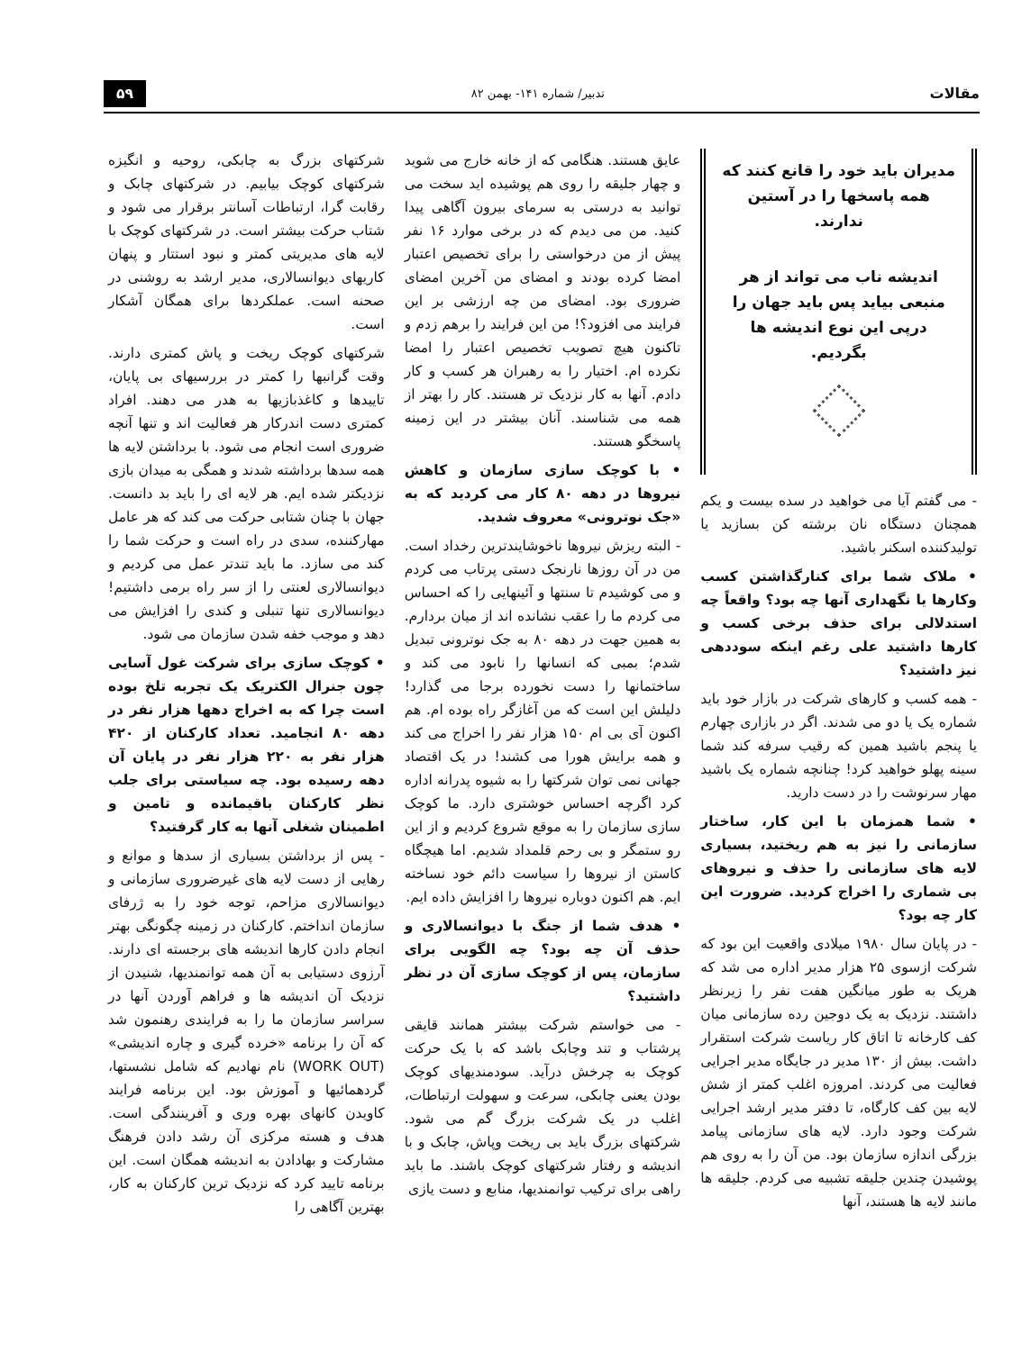مقالات تدبیر/ شماره ۱۴۱- بهمن ۸۲ ۵۹
مدیران باید خود را قانع کنند که همه پاسخها را در آستین ندارند.
اندیشه ناب می تواند از هر منبعی بیاید پس باید جهان را درپی این نوع اندیشه ها بگردیم.
- می گفتم آیا می خواهید در سده بیست و یکم همچنان دستگاه نان برشته کن بسازید یا تولیدکننده اسکنر باشید.
• ملاک شما برای کنارگذاشتن کسب وکارها یا نگهداری آنها چه بود؟ واقعاً چه استدلالی برای حذف برخی کسب و کارها داشتید علی رغم اینکه سوددهی نیز داشتید؟
- همه کسب و کارهای شرکت در بازار خود باید شماره یک یا دو می شدند. اگر در بازاری چهارم یا پنجم باشید همین که رقیب سرفه کند شما سینه پهلو خواهید کرد! چنانچه شماره یک باشید مهار سرنوشت را در دست دارید.
• شما همزمان با این کار، ساختار سازمانی را نیز به هم ریختید، بسیاری لایه های سازمانی را حذف و نیروهای بی شماری را اخراج کردید. ضرورت این کار چه بود؟
- در پایان سال ۱۹۸۰ میلادی واقعیت این بود که شرکت ازسوی ۲۵ هزار مدیر اداره می شد که هریک به طور میانگین هفت نفر را زیرنظر داشتند. نزدیک به یک دوجین رده سازمانی میان کف کارخانه تا اتاق کار ریاست شرکت استقرار داشت. بیش از ۱۳۰ مدیر در جایگاه مدیر اجرایی فعالیت می کردند. امروزه اغلب کمتر از شش لایه بین کف کارگاه، تا دفتر مدیر ارشد اجرایی شرکت وجود دارد. لایه های سازمانی پیامد بزرگی اندازه سازمان بود. من آن را به روی هم پوشیدن چندین جلیقه تشبیه می کردم. جلیقه ها مانند لایه ها هستند، آنها
عایق هستند. هنگامی که از خانه خارج می شوید و چهار جلیقه را روی هم پوشیده اید سخت می توانید به درستی به سرمای بیرون آگاهی پیدا کنید. من می دیدم که در برخی موارد ۱۶ نفر پیش از من درخواستی را برای تخصیص اعتبار امضا کرده بودند و امضای من آخرین امضای ضروری بود. امضای من چه ارزشی بر این فرایند می افزود؟! من این فرایند را برهم زدم و تاکنون هیچ تصویب تخصیص اعتبار را امضا نکرده ام. اختیار را به رهبران هر کسب و کار دادم. آنها به کار نزدیک تر هستند. کار را بهتر از همه می شناسند. آنان بیشتر در این زمینه پاسخگو هستند.
• با کوچک سازی سازمان و کاهش نیروها در دهه ۸۰ کار می کردید که به «جک نوترونی» معروف شدید.
- البته ریزش نیروها ناخوشایندترین رخداد است. من در آن روزها نارنجک دستی پرتاب می کردم و می کوشیدم تا سنتها و آئینهایی را که احساس می کردم ما را عقب نشانده اند از میان بردارم. به همین جهت در دهه ۸۰ به جک نوترونی تبدیل شدم؛ بمبی که انسانها را نابود می کند و ساختمانها را دست نخورده برجا می گذارد! دلیلش این است که من آغازگر راه بوده ام. هم اکنون آی بی ام ۱۵۰ هزار نفر را اخراج می کند و همه برایش هورا می کشند! در یک اقتصاد جهانی نمی توان شرکتها را به شیوه پدرانه اداره کرد اگرچه احساس خوشتری دارد. ما کوچک سازی سازمان را به موقع شروع کردیم و از این رو ستمگر و بی رحم قلمداد شدیم. اما هیچگاه کاستن از نیروها را سیاست دائم خود نساخته ایم. هم اکنون دوباره نیروها را افزایش داده ایم.
• هدف شما از جنگ با دیوانسالاری و حذف آن چه بود؟ چه الگویی برای سازمان، پس از کوچک سازی آن در نظر داشتید؟
- می خواستم شرکت بیشتر همانند قایقی پرشتاب و تند وچابک باشد که با یک حرکت کوچک به چرخش درآید. سودمندیهای کوچک بودن یعنی چابکی، سرعت و سهولت ارتباطات، اغلب در یک شرکت بزرگ گم می شود. شرکتهای بزرگ باید بی ریخت وپاش، چابک و با اندیشه و رفتار شرکتهای کوچک باشند. ما باید راهی برای ترکیب توانمندیها، منابع و دست یازی
شرکتهای بزرگ به چابکی، روحیه و انگیزه شرکتهای کوچک بیابیم. در شرکتهای چابک و رقابت گرا، ارتباطات آسانتر برقرار می شود و شتاب حرکت بیشتر است. در شرکتهای کوچک با لایه های مدیریتی کمتر و نبود استتار و پنهان کاریهای دیوانسالاری، مدیر ارشد به روشنی در صحنه است. عملکردها برای همگان آشکار است.
شرکتهای کوچک ریخت و پاش کمتری دارند. وقت گرانبها را کمتر در بررسیهای بی پایان، تاییدها و کاغذبازیها به هدر می دهند. افراد کمتری دست اندرکار هر فعالیت اند و تنها آنچه ضروری است انجام می شود. با برداشتن لایه ها همه سدها برداشته شدند و همگی به میدان بازی نزدیکتر شده ایم. هر لایه ای را باید بد دانست. جهان با چنان شتابی حرکت می کند که هر عامل مهارکننده، سدی در راه است و حرکت شما را کند می سازد. ما باید تندتر عمل می کردیم و دیوانسالاری لعنتی را از سر راه برمی داشتیم! دیوانسالاری تنها تنبلی و کندی را افزایش می دهد و موجب خفه شدن سازمان می شود.
• کوچک سازی برای شرکت غول آسایی چون جنرال الکتریک یک تجربه تلخ بوده است چرا که به اخراج دهها هزار نفر در دهه ۸۰ انجامید. تعداد کارکنان از ۴۲۰ هزار نفر به ۲۲۰ هزار نفر در پایان آن دهه رسیده بود. چه سیاستی برای جلب نظر کارکنان باقیمانده و تامین و اطمینان شغلی آنها به کار گرفتید؟
- پس از برداشتن بسیاری از سدها و موانع و رهایی از دست لایه های غیرضروری سازمانی و دیوانسالاری مزاحم، توجه خود را به ژرفای سازمان انداختم. کارکنان در زمینه چگونگی بهتر انجام دادن کارها اندیشه های برجسته ای دارند. آرزوی دستیابی به آن همه توانمندیها، شنیدن از نزدیک آن اندیشه ها و فراهم آوردن آنها در سراسر سازمان ما را به فرایندی رهنمون شد که آن را برنامه «خرده گیری و چاره اندیشی» (WORK OUT) نام نهادیم که شامل نشستها، گردهمائیها و آموزش بود. این برنامه فرایند کاویدن کانهای بهره وری و آفرینندگی است. هدف و هسته مرکزی آن رشد دادن فرهنگ مشارکت و بهادادن به اندیشه همگان است. این برنامه تایید کرد که نزدیک ترین کارکنان به کار، بهترین آگاهی را